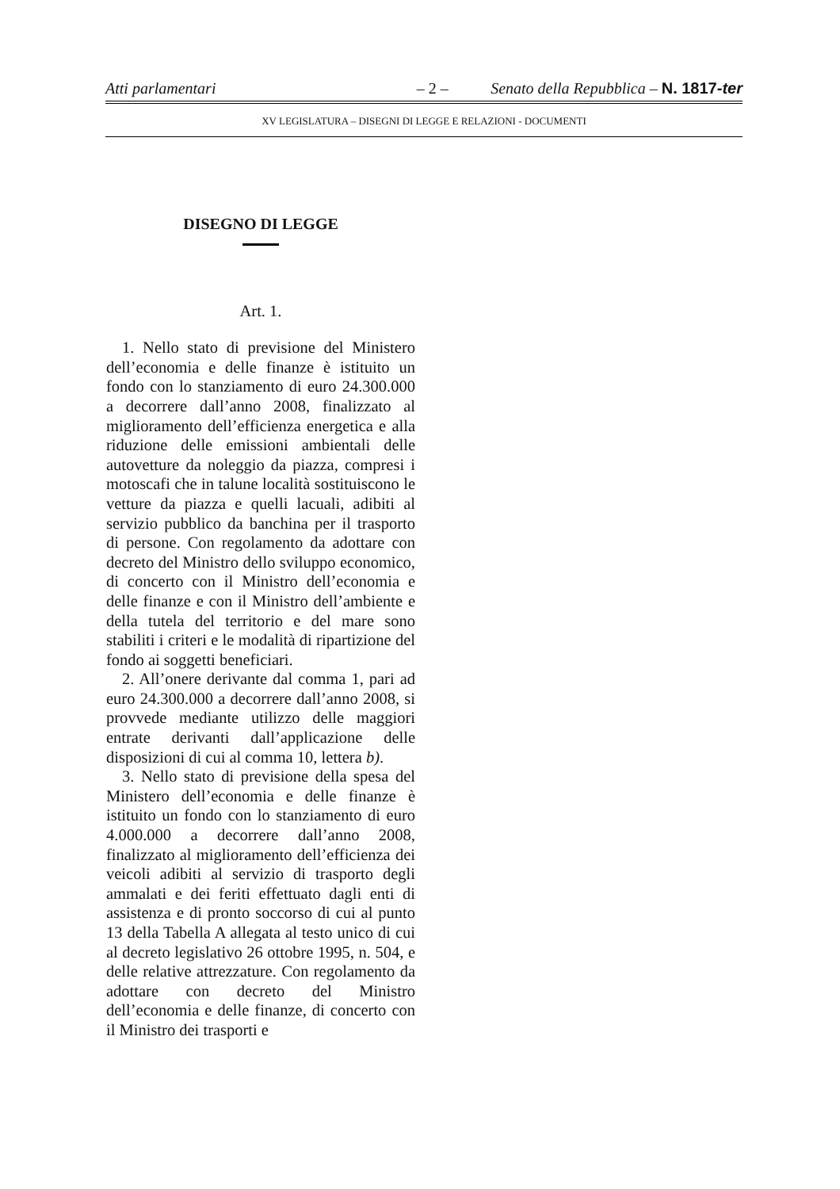Atti parlamentari – 2 – Senato della Repubblica – N. 1817-ter
XV LEGISLATURA – DISEGNI DI LEGGE E RELAZIONI - DOCUMENTI
DISEGNO DI LEGGE
Art. 1.
1. Nello stato di previsione del Ministero dell’economia e delle finanze è istituito un fondo con lo stanziamento di euro 24.300.000 a decorrere dall’anno 2008, finalizzato al miglioramento dell’efficienza energetica e alla riduzione delle emissioni ambientali delle autovetture da noleggio da piazza, compresi i motoscafi che in talune località sostituiscono le vetture da piazza e quelli lacuali, adibiti al servizio pubblico da banchina per il trasporto di persone. Con regolamento da adottare con decreto del Ministro dello sviluppo economico, di concerto con il Ministro dell’economia e delle finanze e con il Ministro dell’ambiente e della tutela del territorio e del mare sono stabiliti i criteri e le modalità di ripartizione del fondo ai soggetti beneficiari.
2. All’onere derivante dal comma 1, pari ad euro 24.300.000 a decorrere dall’anno 2008, si provvede mediante utilizzo delle maggiori entrate derivanti dall’applicazione delle disposizioni di cui al comma 10, lettera b).
3. Nello stato di previsione della spesa del Ministero dell’economia e delle finanze è istituito un fondo con lo stanziamento di euro 4.000.000 a decorrere dall’anno 2008, finalizzato al miglioramento dell’efficienza dei veicoli adibiti al servizio di trasporto degli ammalati e dei feriti effettuato dagli enti di assistenza e di pronto soccorso di cui al punto 13 della Tabella A allegata al testo unico di cui al decreto legislativo 26 ottobre 1995, n. 504, e delle relative attrezzature. Con regolamento da adottare con decreto del Ministro dell’economia e delle finanze, di concerto con il Ministro dei trasporti e